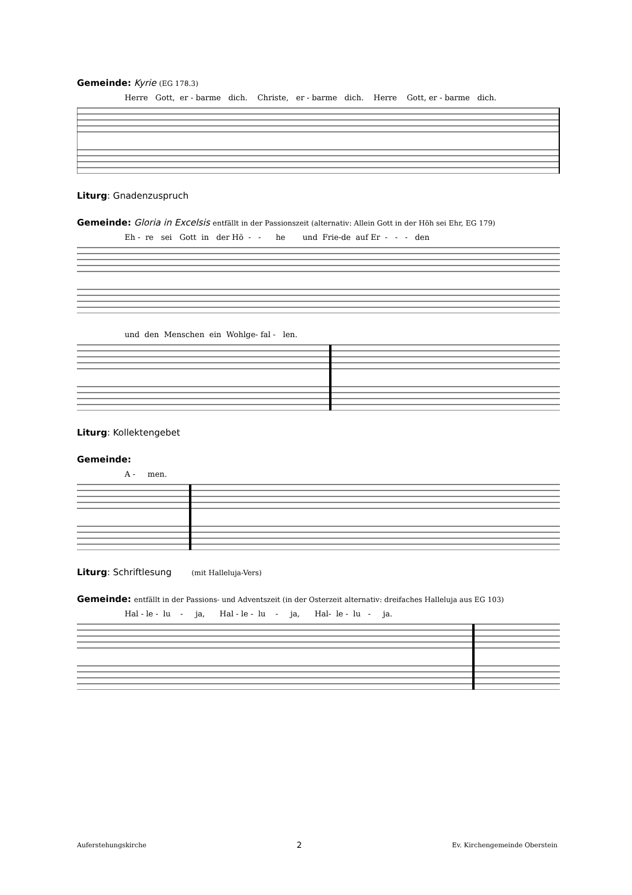Gemeinde: Kyrie (EG 178.3)
Herre Gott, er - barme dich. Christe, er - barme dich. Herre Gott, er - barme dich.
Liturg: Gnadenzuspruch
Gemeinde: Gloria in Excelsis entfällt in der Passionszeit (alternativ: Allein Gott in der Höh sei Ehr, EG 179)
Eh - re sei Gott in der Hö - - he und Frie-de auf Er - - - den
und den Menschen ein Wohlge- fal - len.
Liturg: Kollektengebet
Gemeinde:
A - men.
Liturg: Schriftlesung (mit Halleluja-Vers)
Gemeinde: entfällt in der Passions- und Adventszeit (in der Osterzeit alternativ: dreifaches Halleluja aus EG 103)
Hal - le - lu - ja, Hal - le - lu - ja, Hal- le - lu - ja.
Auferstehungskirche 2 Ev. Kirchengemeinde Oberstein